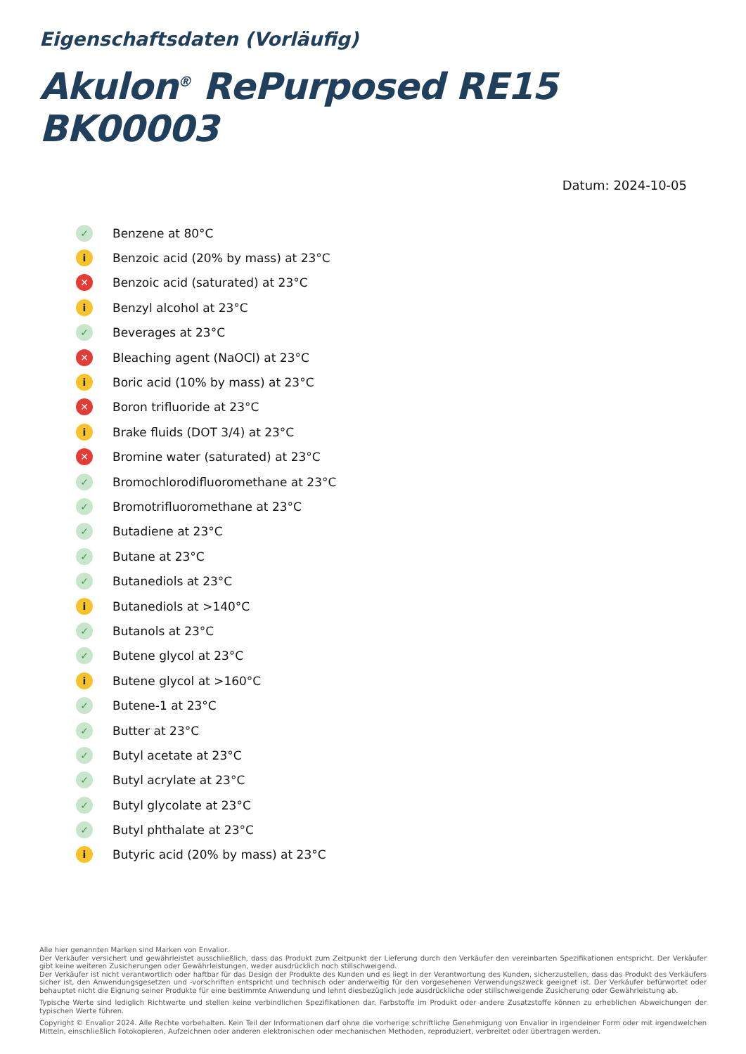Eigenschaftsdaten (Vorläufig)
Akulon<sup>®</sup> RePurposed RE15 BK00003
Datum: 2024-10-05
✓ Benzene at 80°C
i Benzoic acid (20% by mass) at 23°C
✕ Benzoic acid (saturated) at 23°C
i Benzyl alcohol at 23°C
✓ Beverages at 23°C
✕ Bleaching agent (NaOCl) at 23°C
i Boric acid (10% by mass) at 23°C
✕ Boron trifluoride at 23°C
i Brake fluids (DOT 3/4) at 23°C
✕ Bromine water (saturated) at 23°C
✓ Bromochlorodifluoromethane at 23°C
✓ Bromotrifluoromethane at 23°C
✓ Butadiene at 23°C
✓ Butane at 23°C
✓ Butanediols at 23°C
i Butanediols at >140°C
✓ Butanols at 23°C
✓ Butene glycol at 23°C
i Butene glycol at >160°C
✓ Butene-1 at 23°C
✓ Butter at 23°C
✓ Butyl acetate at 23°C
✓ Butyl acrylate at 23°C
✓ Butyl glycolate at 23°C
✓ Butyl phthalate at 23°C
i Butyric acid (20% by mass) at 23°C
Alle hier genannten Marken sind Marken von Envalior.
Der Verkäufer versichert und gewährleistet ausschließlich, dass das Produkt zum Zeitpunkt der Lieferung durch den Verkäufer den vereinbarten Spezifikationen entspricht. Der Verkäufer gibt keine weiteren Zusicherungen oder Gewährleistungen, weder ausdrücklich noch stillschweigend.
Der Verkäufer ist nicht verantwortlich oder haftbar für das Design der Produkte des Kunden und es liegt in der Verantwortung des Kunden, sicherzustellen, dass das Produkt des Verkäufers sicher ist, den Anwendungsgesetzen und -vorschriften entspricht und technisch oder anderweitig für den vorgesehenen Verwendungszweck geeignet ist. Der Verkäufer befürwortet oder behauptet nicht die Eignung seiner Produkte für eine bestimmte Anwendung und lehnt diesbezüglich jede ausdrückliche oder stillschweigende Zusicherung oder Gewährleistung ab.
Typische Werte sind lediglich Richtwerte und stellen keine verbindlichen Spezifikationen dar. Farbstoffe im Produkt oder andere Zusatzstoffe können zu erheblichen Abweichungen der typischen Werte führen.
Copyright © Envalior 2024. Alle Rechte vorbehalten. Kein Teil der Informationen darf ohne die vorherige schriftliche Genehmigung von Envalior in irgendeiner Form oder mit irgendwelchen Mitteln, einschließlich Fotokopieren, Aufzeichnen oder anderen elektronischen oder mechanischen Methoden, reproduziert, verbreitet oder übertragen werden.